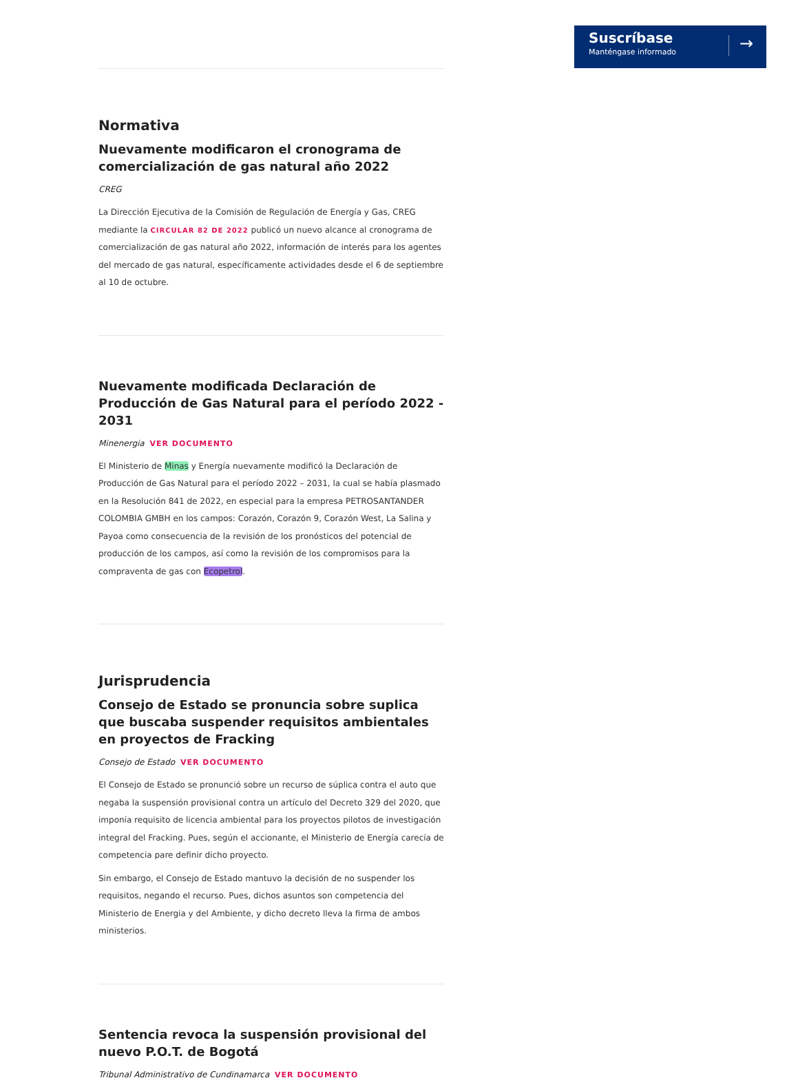Suscríbase
Manténgase informado →
Normativa
Nuevamente modificaron el cronograma de comercialización de gas natural año 2022
CREG
La Dirección Ejecutiva de la Comisión de Regulación de Energía y Gas, CREG mediante la CIRCULAR 82 DE 2022 publicó un nuevo alcance al cronograma de comercialización de gas natural año 2022, información de interés para los agentes del mercado de gas natural, específicamente actividades desde el 6 de septiembre al 10 de octubre.
Nuevamente modificada Declaración de Producción de Gas Natural para el período 2022 - 2031
Minenergia VER DOCUMENTO
El Ministerio de Minas y Energía nuevamente modificó la Declaración de Producción de Gas Natural para el período 2022 – 2031, la cual se había plasmado en la Resolución 841 de 2022, en especial para la empresa PETROSANTANDER COLOMBIA GMBH en los campos: Corazón, Corazón 9, Corazón West, La Salina y Payoa como consecuencia de la revisión de los pronósticos del potencial de producción de los campos, así como la revisión de los compromisos para la compraventa de gas con Ecopetrol.
Jurisprudencia
Consejo de Estado se pronuncia sobre suplica que buscaba suspender requisitos ambientales en proyectos de Fracking
Consejo de Estado VER DOCUMENTO
El Consejo de Estado se pronunció sobre un recurso de súplica contra el auto que negaba la suspensión provisional contra un artículo del Decreto 329 del 2020, que imponía requisito de licencia ambiental para los proyectos pilotos de investigación integral del Fracking. Pues, según el accionante, el Ministerio de Energía carecía de competencia pare definir dicho proyecto.
Sin embargo, el Consejo de Estado mantuvo la decisión de no suspender los requisitos, negando el recurso. Pues, dichos asuntos son competencia del Ministerio de Energia y del Ambiente, y dicho decreto lleva la firma de ambos ministerios.
Sentencia revoca la suspensión provisional del nuevo P.O.T. de Bogotá
Tribunal Administrativo de Cundinamarca VER DOCUMENTO